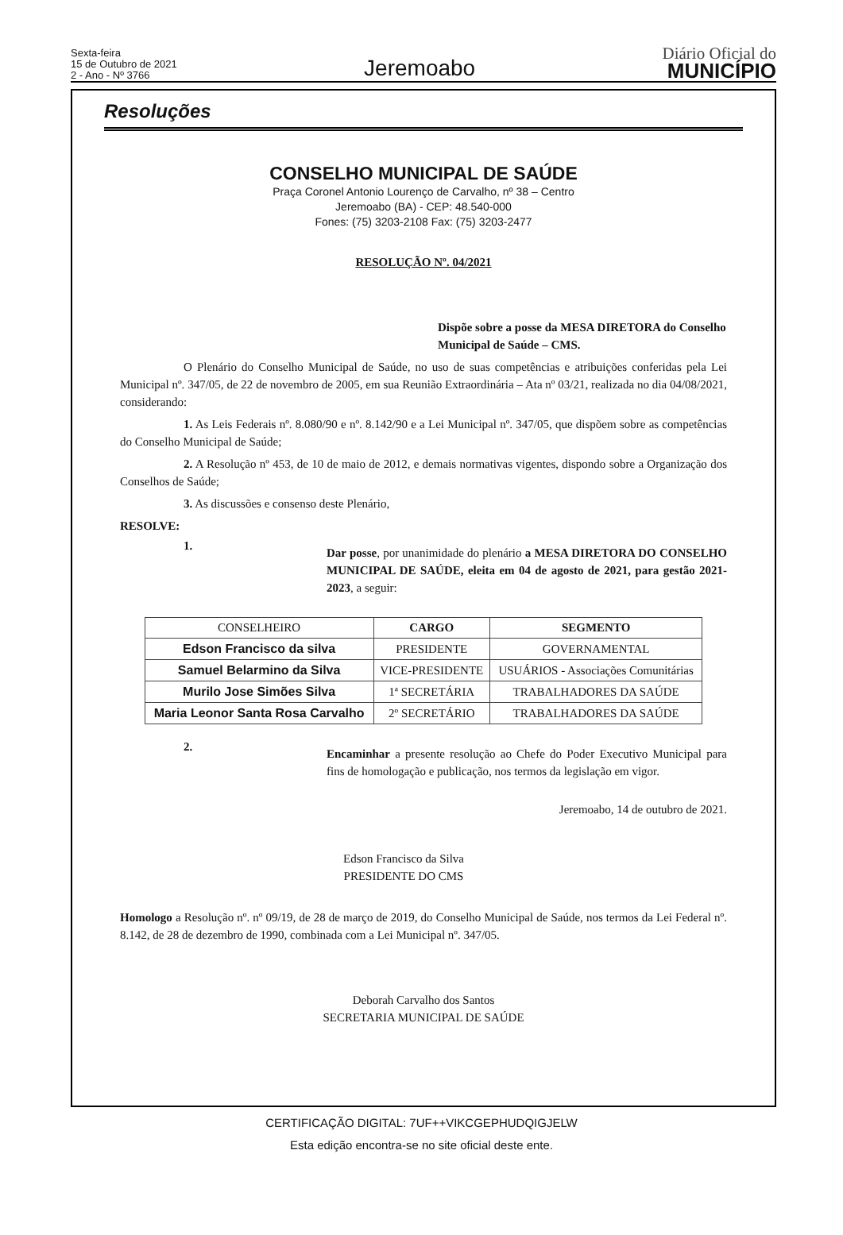Sexta-feira
15 de Outubro de 2021
2 - Ano - Nº 3766
Jeremoabo
Diário Oficial do
MUNICÍPIO
Resoluções
CONSELHO MUNICIPAL DE SAÚDE
Praça Coronel Antonio Lourenço de Carvalho, nº 38 – Centro
Jeremoabo (BA) - CEP: 48.540-000
Fones: (75) 3203-2108 Fax: (75) 3203-2477
RESOLUÇÃO Nº. 04/2021
Dispõe sobre a posse da MESA DIRETORA do Conselho Municipal de Saúde – CMS.
O Plenário do Conselho Municipal de Saúde, no uso de suas competências e atribuições conferidas pela Lei Municipal nº. 347/05, de 22 de novembro de 2005, em sua Reunião Extraordinária – Ata nº 03/21, realizada no dia 04/08/2021, considerando:
1. As Leis Federais nº. 8.080/90 e nº. 8.142/90 e a Lei Municipal nº. 347/05, que dispõem sobre as competências do Conselho Municipal de Saúde;
2. A Resolução nº 453, de 10 de maio de 2012, e demais normativas vigentes, dispondo sobre a Organização dos Conselhos de Saúde;
3. As discussões e consenso deste Plenário,
RESOLVE:
1.
Dar posse, por unanimidade do plenário a MESA DIRETORA DO CONSELHO MUNICIPAL DE SAÚDE, eleita em 04 de agosto de 2021, para gestão 2021-2023, a seguir:
| CONSELHEIRO | CARGO | SEGMENTO |
| --- | --- | --- |
| Edson Francisco da silva | PRESIDENTE | GOVERNAMENTAL |
| Samuel Belarmino da Silva | VICE-PRESIDENTE | USUÁRIOS - Associações Comunitárias |
| Murilo Jose Simões Silva | 1ª SECRETÁRIA | TRABALHADORES DA SAÚDE |
| Maria Leonor Santa Rosa Carvalho | 2º SECRETÁRIO | TRABALHADORES DA SAÚDE |
2.
Encaminhar a presente resolução ao Chefe do Poder Executivo Municipal para fins de homologação e publicação, nos termos da legislação em vigor.
Jeremoabo, 14 de outubro de 2021.
Edson Francisco da Silva
PRESIDENTE DO CMS
Homologo a Resolução nº. nº 09/19, de 28 de março de 2019, do Conselho Municipal de Saúde, nos termos da Lei Federal nº. 8.142, de 28 de dezembro de 1990, combinada com a Lei Municipal nº. 347/05.
Deborah Carvalho dos Santos
SECRETARIA MUNICIPAL DE SAÚDE
CERTIFICAÇÃO DIGITAL: 7UF++VIKCGEPHUDQIGJELW
Esta edição encontra-se no site oficial deste ente.